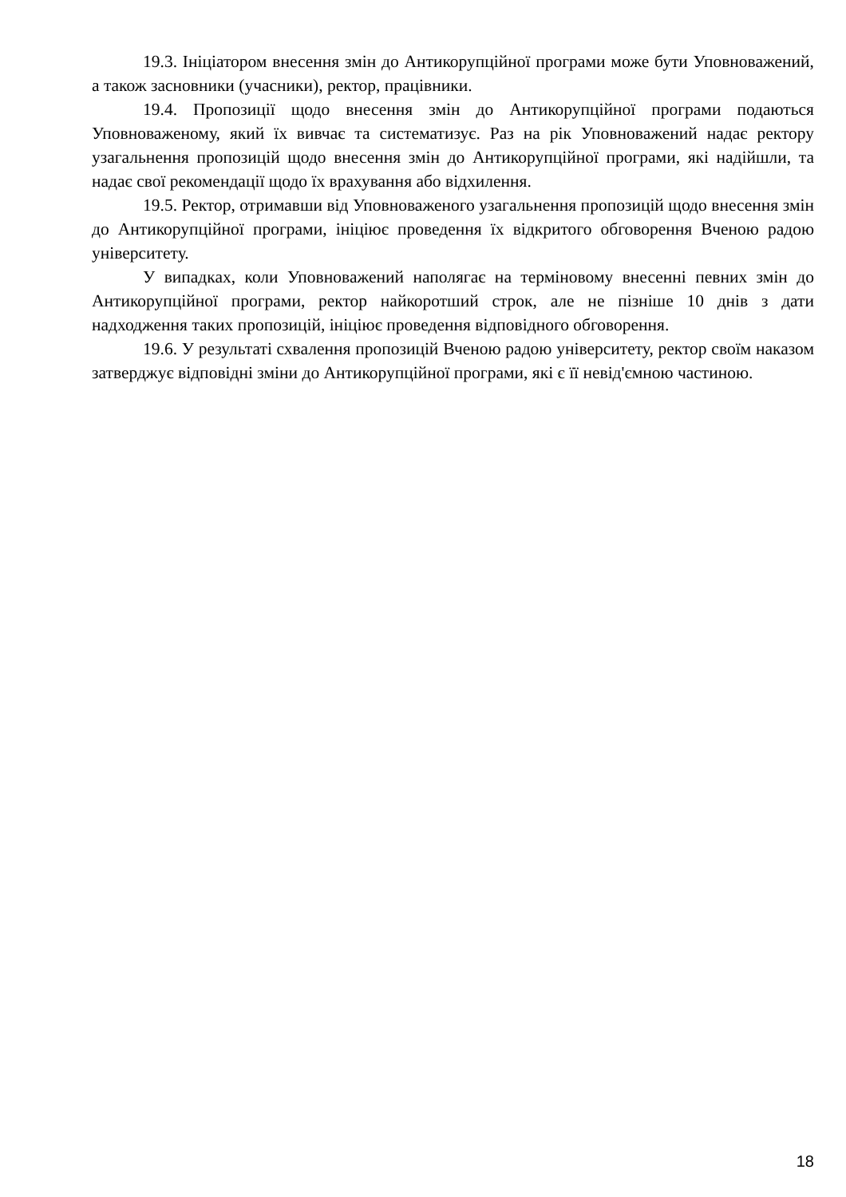19.3. Ініціатором внесення змін до Антикорупційної програми може бути Уповноважений, а також засновники (учасники), ректор, працівники.
19.4. Пропозиції щодо внесення змін до Антикорупційної програми подаються Уповноваженому, який їх вивчає та систематизує. Раз на рік Уповноважений надає ректору узагальнення пропозицій щодо внесення змін до Антикорупційної програми, які надійшли, та надає свої рекомендації щодо їх врахування або відхилення.
19.5. Ректор, отримавши від Уповноваженого узагальнення пропозицій щодо внесення змін до Антикорупційної програми, ініціює проведення їх відкритого обговорення Вченою радою університету.
У випадках, коли Уповноважений наполягає на терміновому внесенні певних змін до Антикорупційної програми, ректор найкоротший строк, але не пізніше 10 днів з дати надходження таких пропозицій, ініціює проведення відповідного обговорення.
19.6. У результаті схвалення пропозицій Вченою радою університету, ректор своїм наказом затверджує відповідні зміни до Антикорупційної програми, які є її невід'ємною частиною.
18